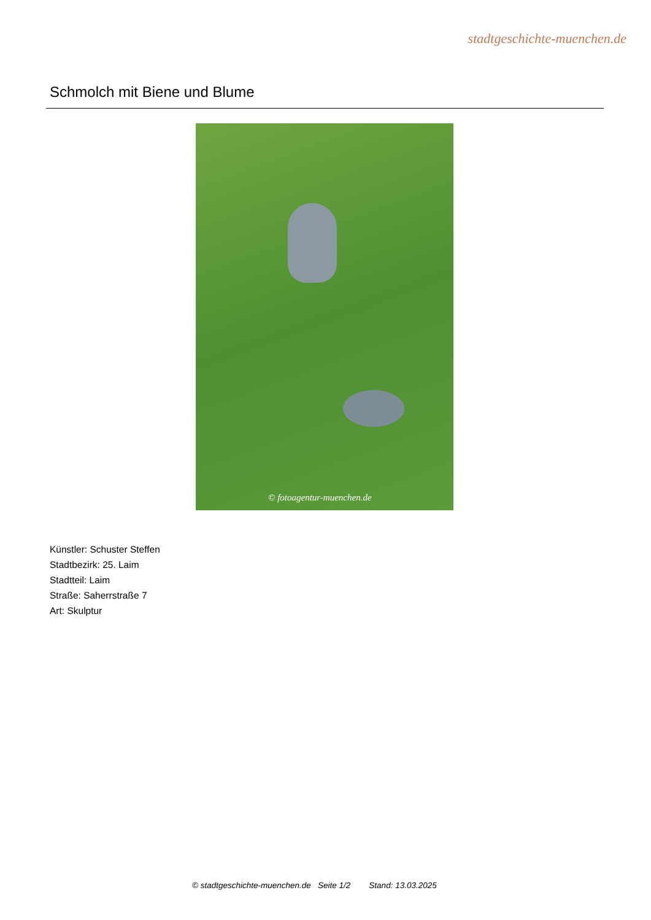stadtgeschichte-muenchen.de
Schmolch mit Biene und Blume
© fotoagentur-muenchen.de
Künstler: Schuster Steffen
Stadtbezirk: 25. Laim
Stadtteil: Laim
Straße: Saherrstraße 7
Art: Skulptur
© stadtgeschichte-muenchen.de Seite 1/2 Stand: 13.03.2025